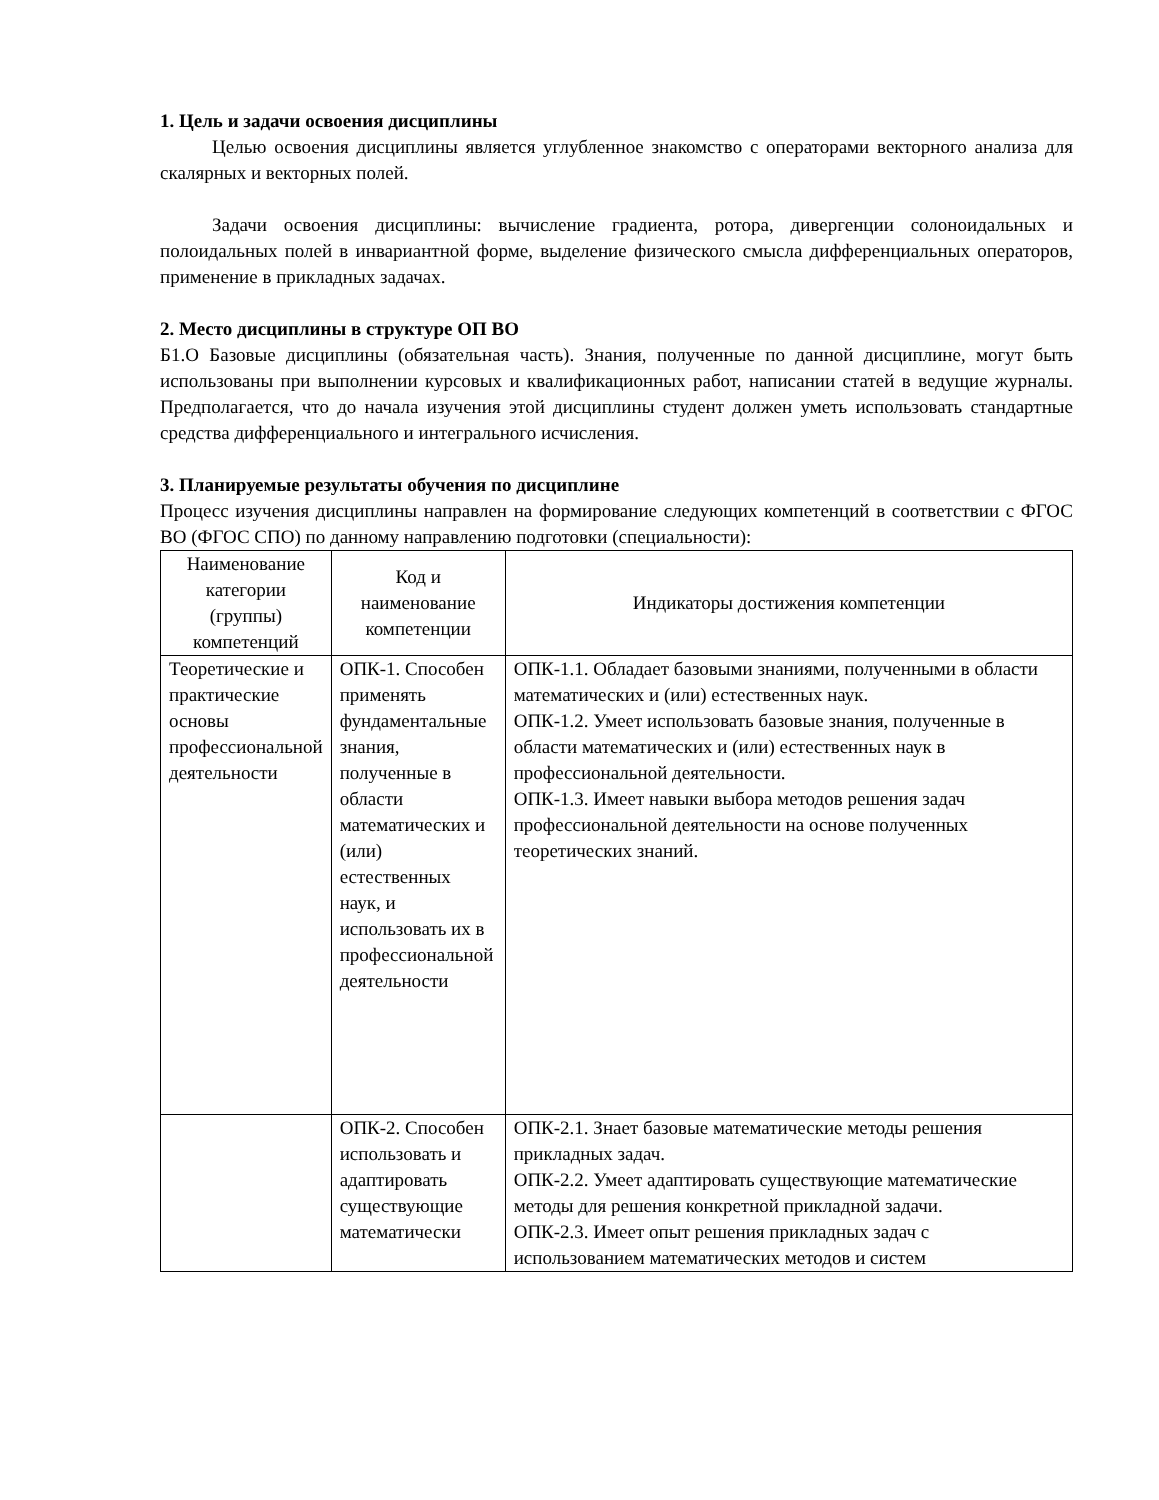1. Цель и задачи освоения дисциплины
Целью освоения дисциплины является углубленное знакомство с операторами векторного анализа для скалярных и векторных полей.
Задачи освоения дисциплины: вычисление градиента, ротора, дивергенции солоноидальных и полоидальных полей в инвариантной форме, выделение физического смысла дифференциальных операторов, применение в прикладных задачах.
2. Место дисциплины в структуре ОП ВО
Б1.О Базовые дисциплины (обязательная часть). Знания, полученные по данной дисциплине, могут быть использованы при выполнении курсовых и квалификационных работ, написании статей в ведущие журналы. Предполагается, что до начала изучения этой дисциплины студент должен уметь использовать стандартные средства дифференциального и интегрального исчисления.
3. Планируемые результаты обучения по дисциплине
Процесс изучения дисциплины направлен на формирование следующих компетенций в соответствии с ФГОС ВО (ФГОС СПО) по данному направлению подготовки (специальности):
| Наименование категории (группы) компетенций | Код и наименование компетенции | Индикаторы достижения компетенции |
| --- | --- | --- |
| Теоретические и практические основы профессиональной деятельности | ОПК-1. Способен применять фундаментальные знания, полученные в области математических и (или) естественных наук, и использовать их в профессиональной деятельности | ОПК-1.1. Обладает базовыми знаниями, полученными в области математических и (или) естественных наук. ОПК-1.2. Умеет использовать базовые знания, полученные в области математических и (или) естественных наук в профессиональной деятельности. ОПК-1.3. Имеет навыки выбора методов решения задач профессиональной деятельности на основе полученных теоретических знаний. |
| | ОПК-2. Способен использовать и адаптировать существующие математически | ОПК-2.1. Знает базовые математические методы решения прикладных задач. ОПК-2.2. Умеет адаптировать существующие математические методы для решения конкретной прикладной задачи. ОПК-2.3. Имеет опыт решения прикладных задач с использованием математических методов и систем |